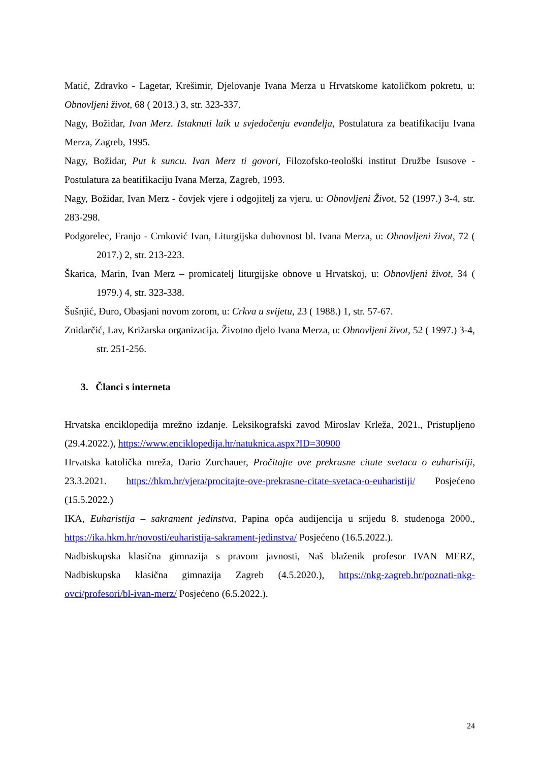Matić, Zdravko - Lagetar, Krešimir, Djelovanje Ivana Merza u Hrvatskome katoličkom pokretu, u: Obnovljeni život, 68 ( 2013.) 3, str. 323-337.
Nagy, Božidar, Ivan Merz. Istaknuti laik u svjedočenju evanđelja, Postulatura za beatifikaciju Ivana Merza, Zagreb, 1995.
Nagy, Božidar, Put k suncu. Ivan Merz ti govori, Filozofsko-teološki institut Družbe Isusove - Postulatura za beatifikaciju Ivana Merza, Zagreb, 1993.
Nagy, Božidar, Ivan Merz - čovjek vjere i odgojitelj za vjeru. u: Obnovljeni Život, 52 (1997.) 3-4, str. 283-298.
Podgorelec, Franjo - Crnković Ivan, Liturgijska duhovnost bl. Ivana Merza, u: Obnovljeni život, 72 ( 2017.) 2, str. 213-223.
Škarica, Marin, Ivan Merz – promicatelj liturgijske obnove u Hrvatskoj, u: Obnovljeni život, 34 ( 1979.) 4, str. 323-338.
Šušnjić, Đuro, Obasjani novom zorom, u: Crkva u svijetu, 23 ( 1988.) 1, str. 57-67.
Znidarčić, Lav, Križarska organizacija. Životno djelo Ivana Merza, u: Obnovljeni život, 52 ( 1997.) 3-4, str. 251-256.
3. Članci s interneta
Hrvatska enciklopedija mrežno izdanje. Leksikografski zavod Miroslav Krleža, 2021., Pristupljeno (29.4.2022.), https://www.enciklopedija.hr/natuknica.aspx?ID=30900
Hrvatska katolička mreža, Dario Zurchauer, Pročitajte ove prekrasne citate svetaca o euharistiji, 23.3.2021. https://hkm.hr/vjera/procitajte-ove-prekrasne-citate-svetaca-o-euharistiji/ Posjećeno (15.5.2022.)
IKA, Euharistija – sakrament jedinstva, Papina opća audijencija u srijedu 8. studenoga 2000., https://ika.hkm.hr/novosti/euharistija-sakrament-jedinstva/ Posjećeno (16.5.2022.).
Nadbiskupska klasična gimnazija s pravom javnosti, Naš blaženik profesor IVAN MERZ, Nadbiskupska klasična gimnazija Zagreb (4.5.2020.), https://nkg-zagreb.hr/poznati-nkg-ovci/profesori/bl-ivan-merz/ Posjećeno (6.5.2022.).
24